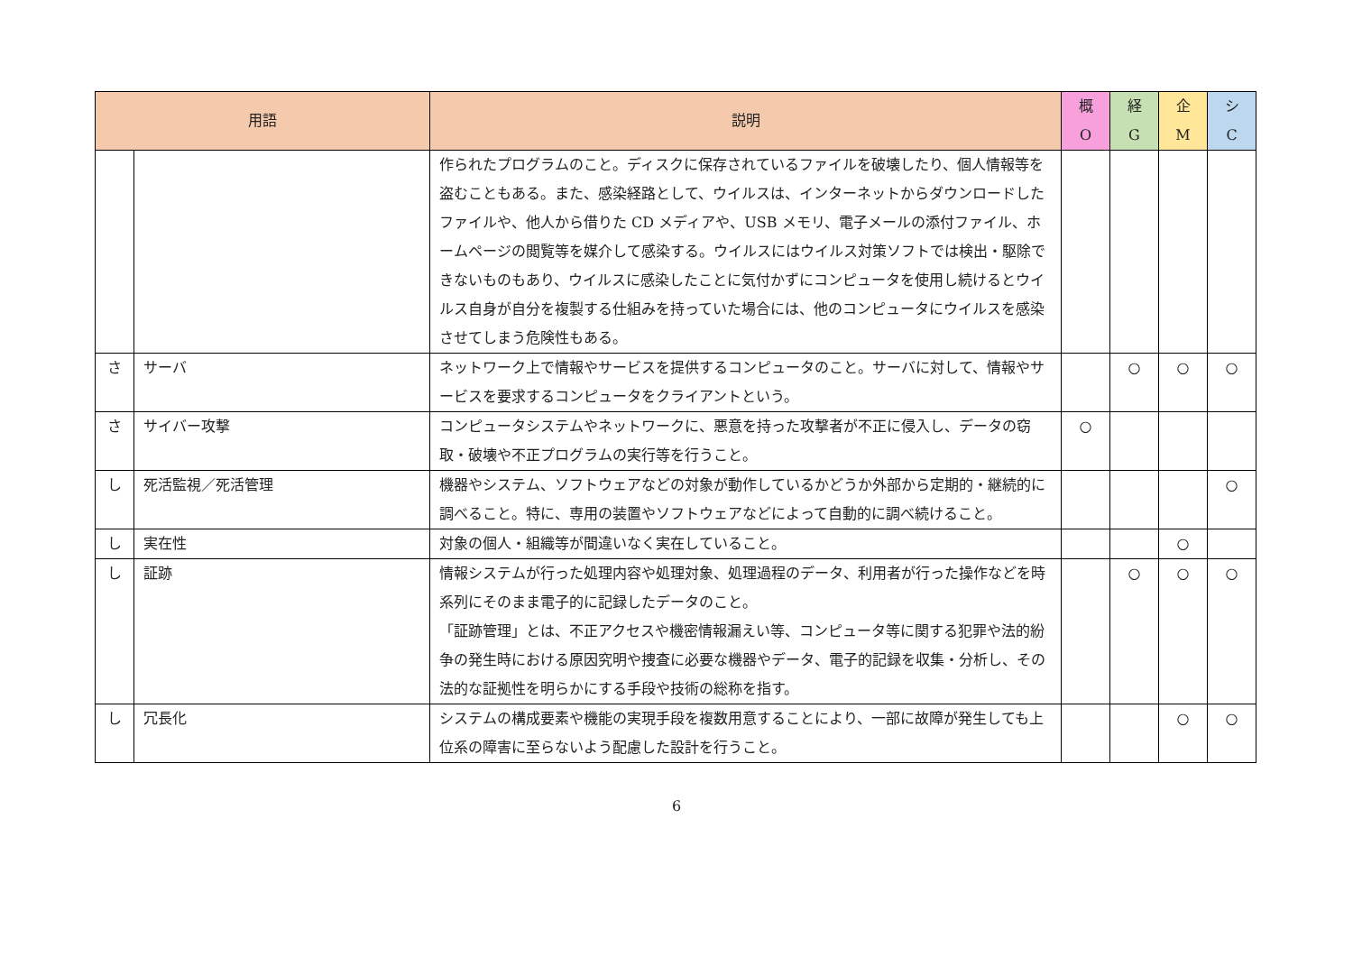| 用語 | | 説明 | 概 O | 経 G | 企 M | シ C |
| --- | --- | --- | --- | --- | --- | --- |
| | | 作られたプログラムのこと。ディスクに保存されているファイルを破壊したり、個人情報等を盗むこともある。また、感染経路として、ウイルスは、インターネットからダウンロードしたファイルや、他人から借りた CD メディアや、USB メモリ、電子メールの添付ファイル、ホームページの閲覧等を媒介して感染する。ウイルスにはウイルス対策ソフトでは検出・駆除できないものもあり、ウイルスに感染したことに気付かずにコンピュータを使用し続けるとウイルス自身が自分を複製する仕組みを持っていた場合には、他のコンピュータにウイルスを感染させてしまう危険性もある。 | | | | |
| さ | サーバ | ネットワーク上で情報やサービスを提供するコンピュータのこと。サーバに対して、情報やサービスを要求するコンピュータをクライアントという。 | | ○ | ○ | ○ |
| さ | サイバー攻撃 | コンピュータシステムやネットワークに、悪意を持った攻撃者が不正に侵入し、データの窃取・破壊や不正プログラムの実行等を行うこと。 | ○ | | | |
| し | 死活監視／死活管理 | 機器やシステム、ソフトウェアなどの対象が動作しているかどうか外部から定期的・継続的に調べること。特に、専用の装置やソフトウェアなどによって自動的に調べ続けること。 | | | | ○ |
| し | 実在性 | 対象の個人・組織等が間違いなく実在していること。 | | | ○ | |
| し | 証跡 | 情報システムが行った処理内容や処理対象、処理過程のデータ、利用者が行った操作などを時系列にそのまま電子的に記録したデータのこと。 「証跡管理」とは、不正アクセスや機密情報漏えい等、コンピュータ等に関する犯罪や法的紛争の発生時における原因究明や捜査に必要な機器やデータ、電子的記録を収集・分析し、その法的な証拠性を明らかにする手段や技術の総称を指す。 | | ○ | ○ | ○ |
| し | 冗長化 | システムの構成要素や機能の実現手段を複数用意することにより、一部に故障が発生しても上位系の障害に至らないよう配慮した設計を行うこと。 | | | ○ | ○ |
6